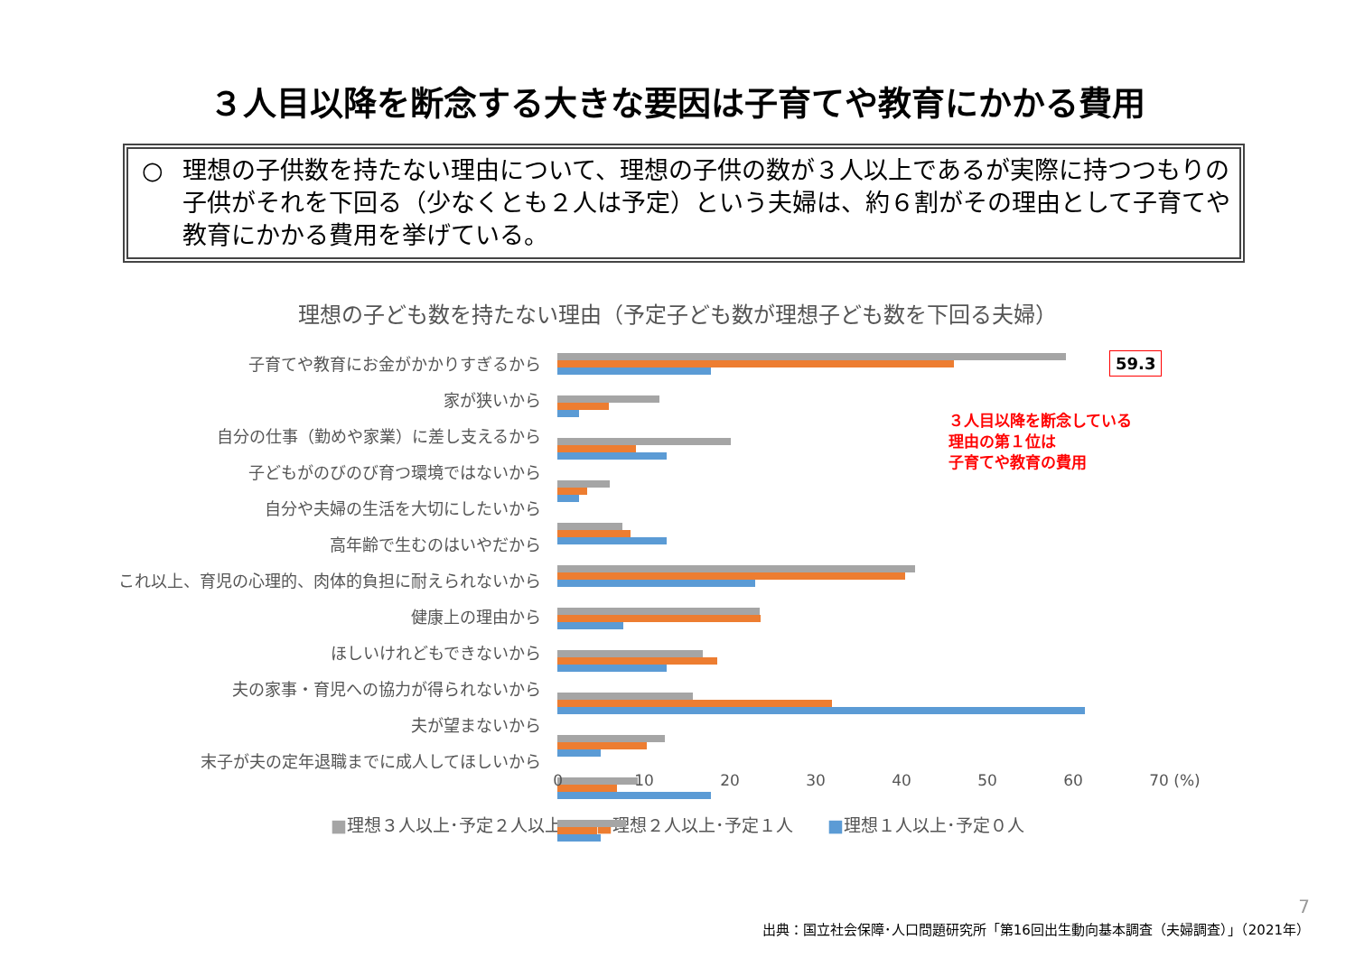３人目以降を断念する大きな要因は子育てや教育にかかる費用
○ 理想の子供数を持たない理由について、理想の子供の数が３人以上であるが実際に持つつもりの子供がそれを下回る（少なくとも２人は予定）という夫婦は、約６割がその理由として子育てや教育にかかる費用を挙げている。
理想の子ども数を持たない理由（予定子ども数が理想子ども数を下回る夫婦）
子育てや教育にお金がかかりすぎるから
家が狭いから
自分の仕事（勤めや家業）に差し支えるから
子どもがのびのび育つ環境ではないから
自分や夫婦の生活を大切にしたいから
高年齢で生むのはいやだから
これ以上、育児の心理的、肉体的負担に耐えられないから
健康上の理由から
ほしいけれどもできないから
夫の家事・育児への協力が得られないから
夫が望まないから
末子が夫の定年退職までに成人してほしいから
0 10 20 30 40 50 60 70 (%)
■理想３人以上･予定２人以上　　■理想２人以上･予定１人　　■理想１人以上･予定０人
59.3
３人目以降を断念している
理由の第１位は
子育てや教育の費用
7
出典：国立社会保障･人口問題研究所「第16回出生動向基本調査（夫婦調査）」（2021年）